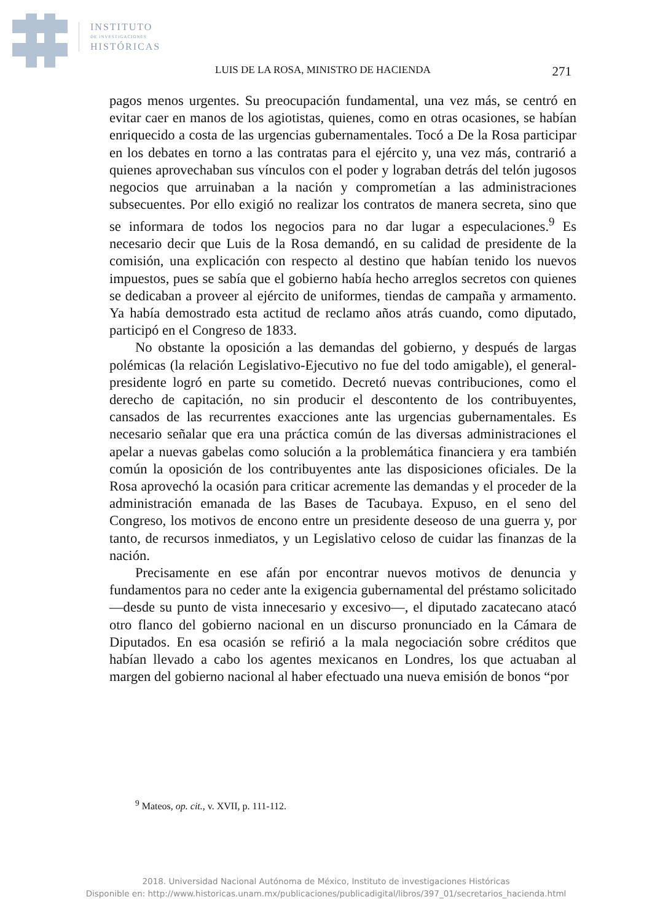INSTITUTO
DE INVESTIGACIONES
HISTÓRICAS
LUIS DE LA ROSA, MINISTRO DE HACIENDA 271
pagos menos urgentes. Su preocupación fundamental, una vez más, se centró en evitar caer en manos de los agiotistas, quienes, como en otras ocasiones, se habían enriquecido a costa de las urgencias gubernamentales. Tocó a De la Rosa participar en los debates en torno a las contratas para el ejército y, una vez más, contrarió a quienes aprovechaban sus vínculos con el poder y lograban detrás del telón jugosos negocios que arruinaban a la nación y comprometían a las administraciones subsecuentes. Por ello exigió no realizar los contratos de manera secreta, sino que se informara de todos los negocios para no dar lugar a especulaciones.<sup>9</sup> Es necesario decir que Luis de la Rosa demandó, en su calidad de presidente de la comisión, una explicación con respecto al destino que habían tenido los nuevos impuestos, pues se sabía que el gobierno había hecho arreglos secretos con quienes se dedicaban a proveer al ejército de uniformes, tiendas de campaña y armamento. Ya había demostrado esta actitud de reclamo años atrás cuando, como diputado, participó en el Congreso de 1833.
No obstante la oposición a las demandas del gobierno, y después de largas polémicas (la relación Legislativo-Ejecutivo no fue del todo amigable), el general-presidente logró en parte su cometido. Decretó nuevas contribuciones, como el derecho de capitación, no sin producir el descontento de los contribuyentes, cansados de las recurrentes exacciones ante las urgencias gubernamentales. Es necesario señalar que era una práctica común de las diversas administraciones el apelar a nuevas gabelas como solución a la problemática financiera y era también común la oposición de los contribuyentes ante las disposiciones oficiales. De la Rosa aprovechó la ocasión para criticar acremente las demandas y el proceder de la administración emanada de las Bases de Tacubaya. Expuso, en el seno del Congreso, los motivos de encono entre un presidente deseoso de una guerra y, por tanto, de recursos inmediatos, y un Legislativo celoso de cuidar las finanzas de la nación.
Precisamente en ese afán por encontrar nuevos motivos de denuncia y fundamentos para no ceder ante la exigencia gubernamental del préstamo solicitado —desde su punto de vista innecesario y excesivo—, el diputado zacatecano atacó otro flanco del gobierno nacional en un discurso pronunciado en la Cámara de Diputados. En esa ocasión se refirió a la mala negociación sobre créditos que habían llevado a cabo los agentes mexicanos en Londres, los que actuaban al margen del gobierno nacional al haber efectuado una nueva emisión de bonos “por
<sup>9</sup> Mateos, op. cit., v. XVII, p. 111-112.
2018. Universidad Nacional Autónoma de México, Instituto de investigaciones Históricas
Disponible en: http://www.historicas.unam.mx/publicaciones/publicadigital/libros/397_01/secretarios_hacienda.html